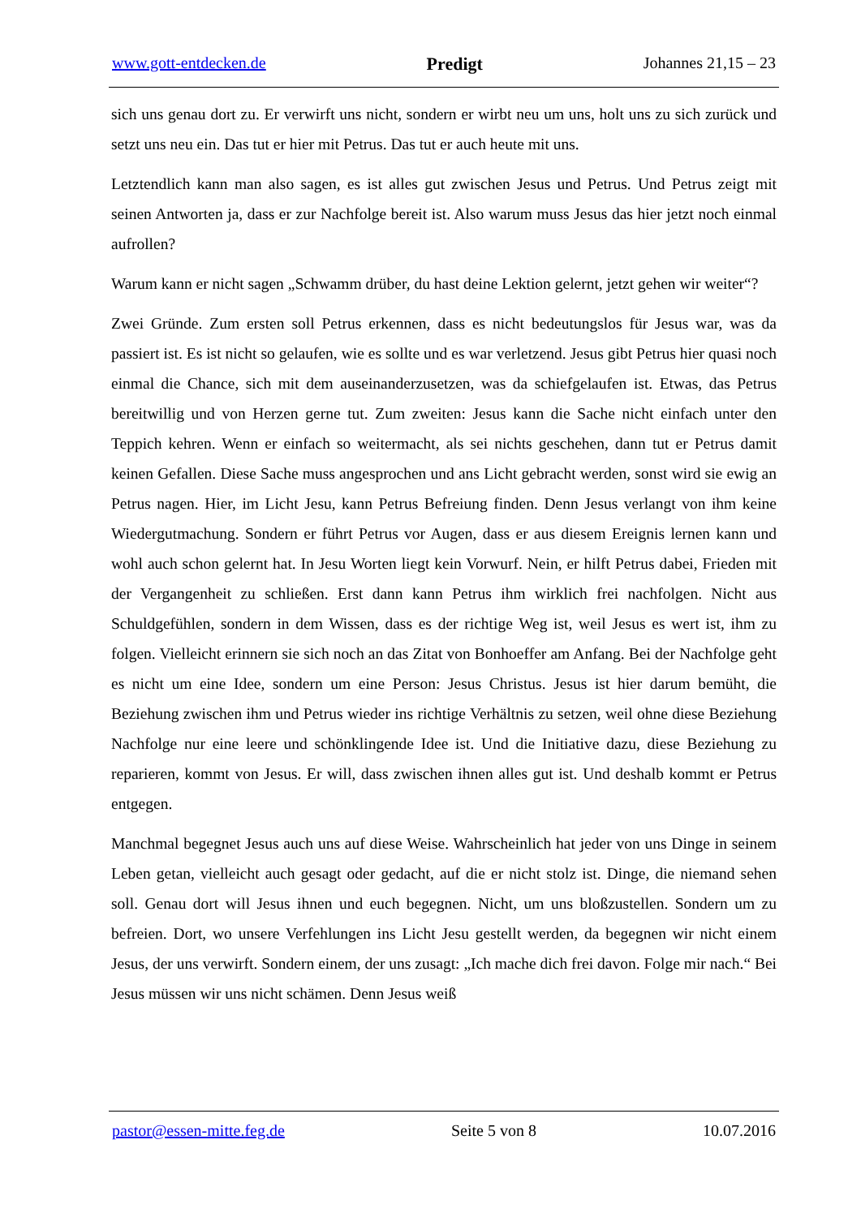www.gott-entdecken.de Predigt Johannes 21,15 – 23
sich uns genau dort zu. Er verwirft uns nicht, sondern er wirbt neu um uns, holt uns zu sich zurück und setzt uns neu ein. Das tut er hier mit Petrus. Das tut er auch heute mit uns.
Letztendlich kann man also sagen, es ist alles gut zwischen Jesus und Petrus. Und Petrus zeigt mit seinen Antworten ja, dass er zur Nachfolge bereit ist. Also warum muss Jesus das hier jetzt noch einmal aufrollen?
Warum kann er nicht sagen „Schwamm drüber, du hast deine Lektion gelernt, jetzt gehen wir weiter“?
Zwei Gründe. Zum ersten soll Petrus erkennen, dass es nicht bedeutungslos für Jesus war, was da passiert ist. Es ist nicht so gelaufen, wie es sollte und es war verletzend. Jesus gibt Petrus hier quasi noch einmal die Chance, sich mit dem auseinanderzusetzen, was da schiefgelaufen ist. Etwas, das Petrus bereitwillig und von Herzen gerne tut. Zum zweiten: Jesus kann die Sache nicht einfach unter den Teppich kehren. Wenn er einfach so weitermacht, als sei nichts geschehen, dann tut er Petrus damit keinen Gefallen. Diese Sache muss angesprochen und ans Licht gebracht werden, sonst wird sie ewig an Petrus nagen. Hier, im Licht Jesu, kann Petrus Befreiung finden. Denn Jesus verlangt von ihm keine Wiedergutmachung. Sondern er führt Petrus vor Augen, dass er aus diesem Ereignis lernen kann und wohl auch schon gelernt hat. In Jesu Worten liegt kein Vorwurf. Nein, er hilft Petrus dabei, Frieden mit der Vergangenheit zu schließen. Erst dann kann Petrus ihm wirklich frei nachfolgen. Nicht aus Schuldgefühlen, sondern in dem Wissen, dass es der richtige Weg ist, weil Jesus es wert ist, ihm zu folgen. Vielleicht erinnern sie sich noch an das Zitat von Bonhoeffer am Anfang. Bei der Nachfolge geht es nicht um eine Idee, sondern um eine Person: Jesus Christus. Jesus ist hier darum bemüht, die Beziehung zwischen ihm und Petrus wieder ins richtige Verhältnis zu setzen, weil ohne diese Beziehung Nachfolge nur eine leere und schönklingende Idee ist. Und die Initiative dazu, diese Beziehung zu reparieren, kommt von Jesus. Er will, dass zwischen ihnen alles gut ist. Und deshalb kommt er Petrus entgegen.
Manchmal begegnet Jesus auch uns auf diese Weise. Wahrscheinlich hat jeder von uns Dinge in seinem Leben getan, vielleicht auch gesagt oder gedacht, auf die er nicht stolz ist. Dinge, die niemand sehen soll. Genau dort will Jesus ihnen und euch begegnen. Nicht, um uns bloßzustellen. Sondern um zu befreien. Dort, wo unsere Verfehlungen ins Licht Jesu gestellt werden, da begegnen wir nicht einem Jesus, der uns verwirft. Sondern einem, der uns zusagt: „Ich mache dich frei davon. Folge mir nach.“ Bei Jesus müssen wir uns nicht schämen. Denn Jesus weiß
pastor@essen-mitte.feg.de Seite 5 von 8 10.07.2016